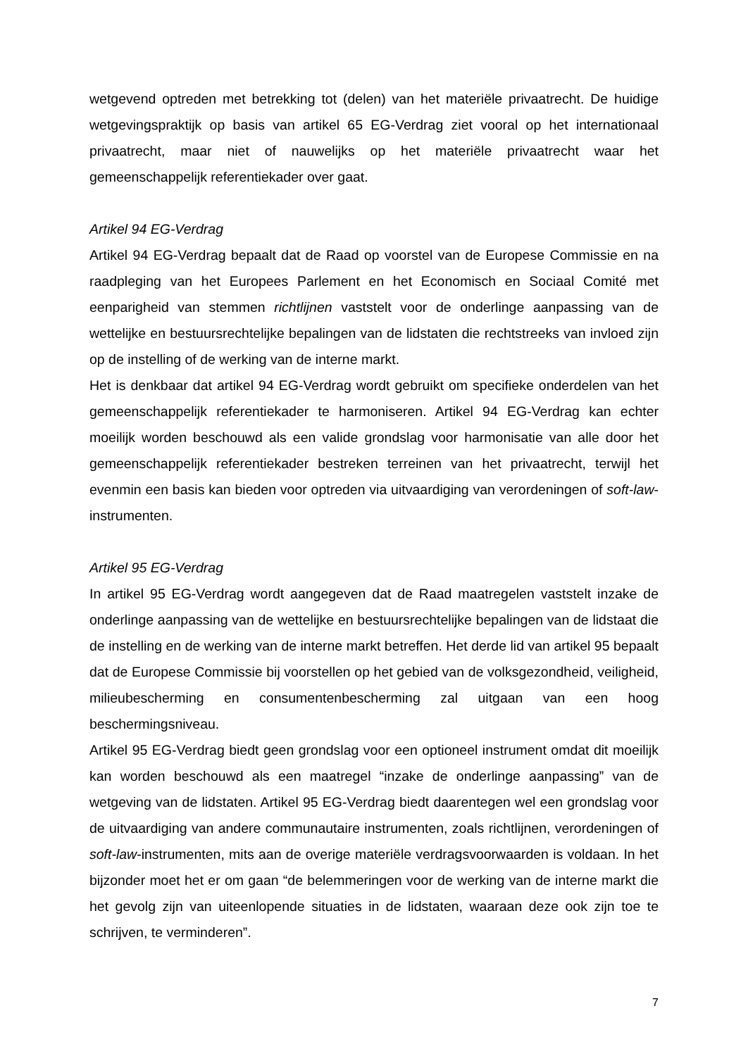wetgevend optreden met betrekking tot (delen) van het materiële privaatrecht. De huidige wetgevingspraktijk op basis van artikel 65 EG-Verdrag ziet vooral op het internationaal privaatrecht, maar niet of nauwelijks op het materiële privaatrecht waar het gemeenschappelijk referentiekader over gaat.
Artikel 94 EG-Verdrag
Artikel 94 EG-Verdrag bepaalt dat de Raad op voorstel van de Europese Commissie en na raadpleging van het Europees Parlement en het Economisch en Sociaal Comité met eenparigheid van stemmen richtlijnen vaststelt voor de onderlinge aanpassing van de wettelijke en bestuursrechtelijke bepalingen van de lidstaten die rechtstreeks van invloed zijn op de instelling of de werking van de interne markt.
Het is denkbaar dat artikel 94 EG-Verdrag wordt gebruikt om specifieke onderdelen van het gemeenschappelijk referentiekader te harmoniseren. Artikel 94 EG-Verdrag kan echter moeilijk worden beschouwd als een valide grondslag voor harmonisatie van alle door het gemeenschappelijk referentiekader bestreken terreinen van het privaatrecht, terwijl het evenmin een basis kan bieden voor optreden via uitvaardiging van verordeningen of soft-law-instrumenten.
Artikel 95 EG-Verdrag
In artikel 95 EG-Verdrag wordt aangegeven dat de Raad maatregelen vaststelt inzake de onderlinge aanpassing van de wettelijke en bestuursrechtelijke bepalingen van de lidstaat die de instelling en de werking van de interne markt betreffen. Het derde lid van artikel 95 bepaalt dat de Europese Commissie bij voorstellen op het gebied van de volksgezondheid, veiligheid, milieubescherming en consumentenbescherming zal uitgaan van een hoog beschermingsniveau.
Artikel 95 EG-Verdrag biedt geen grondslag voor een optioneel instrument omdat dit moeilijk kan worden beschouwd als een maatregel “inzake de onderlinge aanpassing” van de wetgeving van de lidstaten. Artikel 95 EG-Verdrag biedt daarentegen wel een grondslag voor de uitvaardiging van andere communautaire instrumenten, zoals richtlijnen, verordeningen of soft-law-instrumenten, mits aan de overige materiële verdragsvoorwaarden is voldaan. In het bijzonder moet het er om gaan “de belemmeringen voor de werking van de interne markt die het gevolg zijn van uiteenlopende situaties in de lidstaten, waaraan deze ook zijn toe te schrijven, te verminderen”.
7